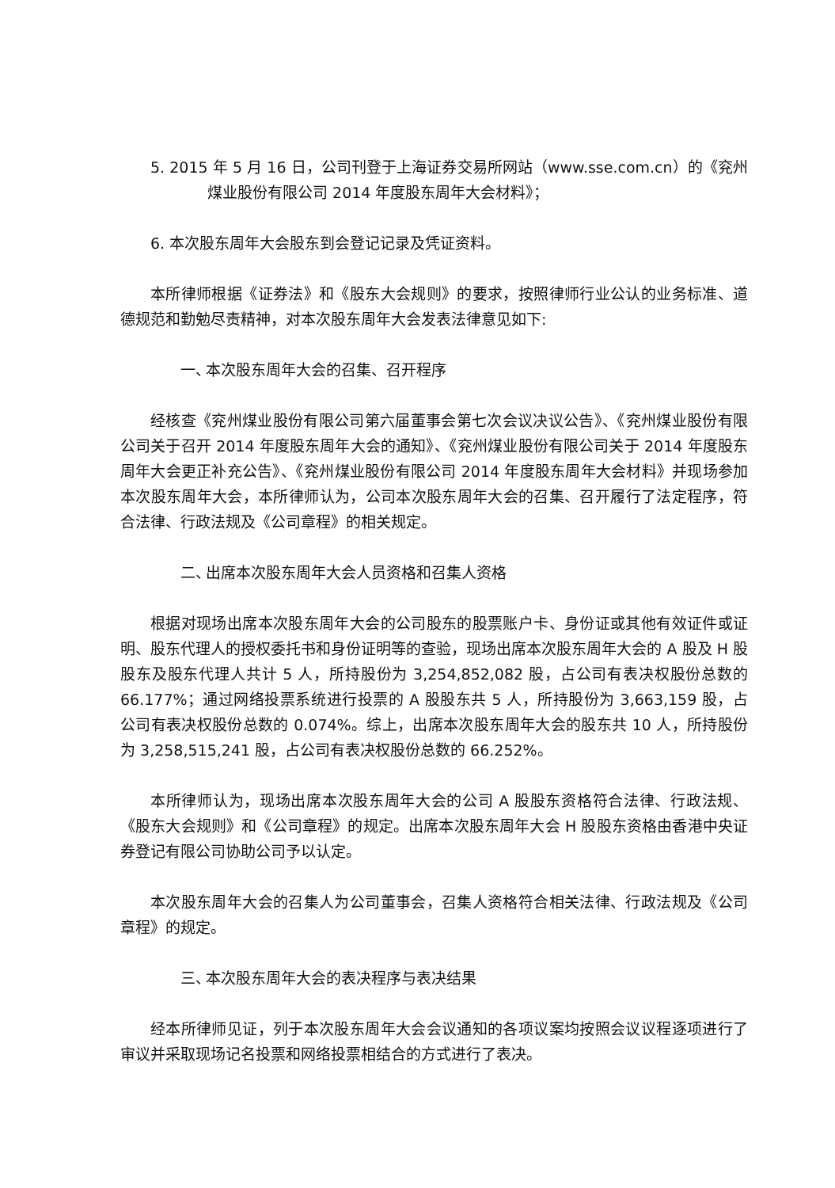5. 2015 年 5 月 16 日，公司刊登于上海证券交易所网站（www.sse.com.cn）的《兖州煤业股份有限公司 2014 年度股东周年大会材料》；
6. 本次股东周年大会股东到会登记记录及凭证资料。
本所律师根据《证券法》和《股东大会规则》的要求，按照律师行业公认的业务标准、道德规范和勤勉尽责精神，对本次股东周年大会发表法律意见如下:
一、 本次股东周年大会的召集、召开程序
经核查《兖州煤业股份有限公司第六届董事会第七次会议决议公告》、《兖州煤业股份有限公司关于召开 2014 年度股东周年大会的通知》、《兖州煤业股份有限公司关于 2014 年度股东周年大会更正补充公告》、《兖州煤业股份有限公司 2014 年度股东周年大会材料》并现场参加本次股东周年大会，本所律师认为，公司本次股东周年大会的召集、召开履行了法定程序，符合法律、行政法规及《公司章程》的相关规定。
二、 出席本次股东周年大会人员资格和召集人资格
根据对现场出席本次股东周年大会的公司股东的股票账户卡、身份证或其他有效证件或证明、股东代理人的授权委托书和身份证明等的查验，现场出席本次股东周年大会的 A 股及 H 股股东及股东代理人共计 5 人，所持股份为 3,254,852,082 股，占公司有表决权股份总数的 66.177%；通过网络投票系统进行投票的 A 股股东共 5 人，所持股份为 3,663,159 股，占公司有表决权股份总数的 0.074%。综上，出席本次股东周年大会的股东共 10 人，所持股份为 3,258,515,241 股，占公司有表决权股份总数的 66.252%。
本所律师认为，现场出席本次股东周年大会的公司 A 股股东资格符合法律、行政法规、《股东大会规则》和《公司章程》的规定。出席本次股东周年大会 H 股股东资格由香港中央证券登记有限公司协助公司予以认定。
本次股东周年大会的召集人为公司董事会，召集人资格符合相关法律、行政法规及《公司章程》的规定。
三、 本次股东周年大会的表决程序与表决结果
经本所律师见证，列于本次股东周年大会会议通知的各项议案均按照会议议程逐项进行了审议并采取现场记名投票和网络投票相结合的方式进行了表决。